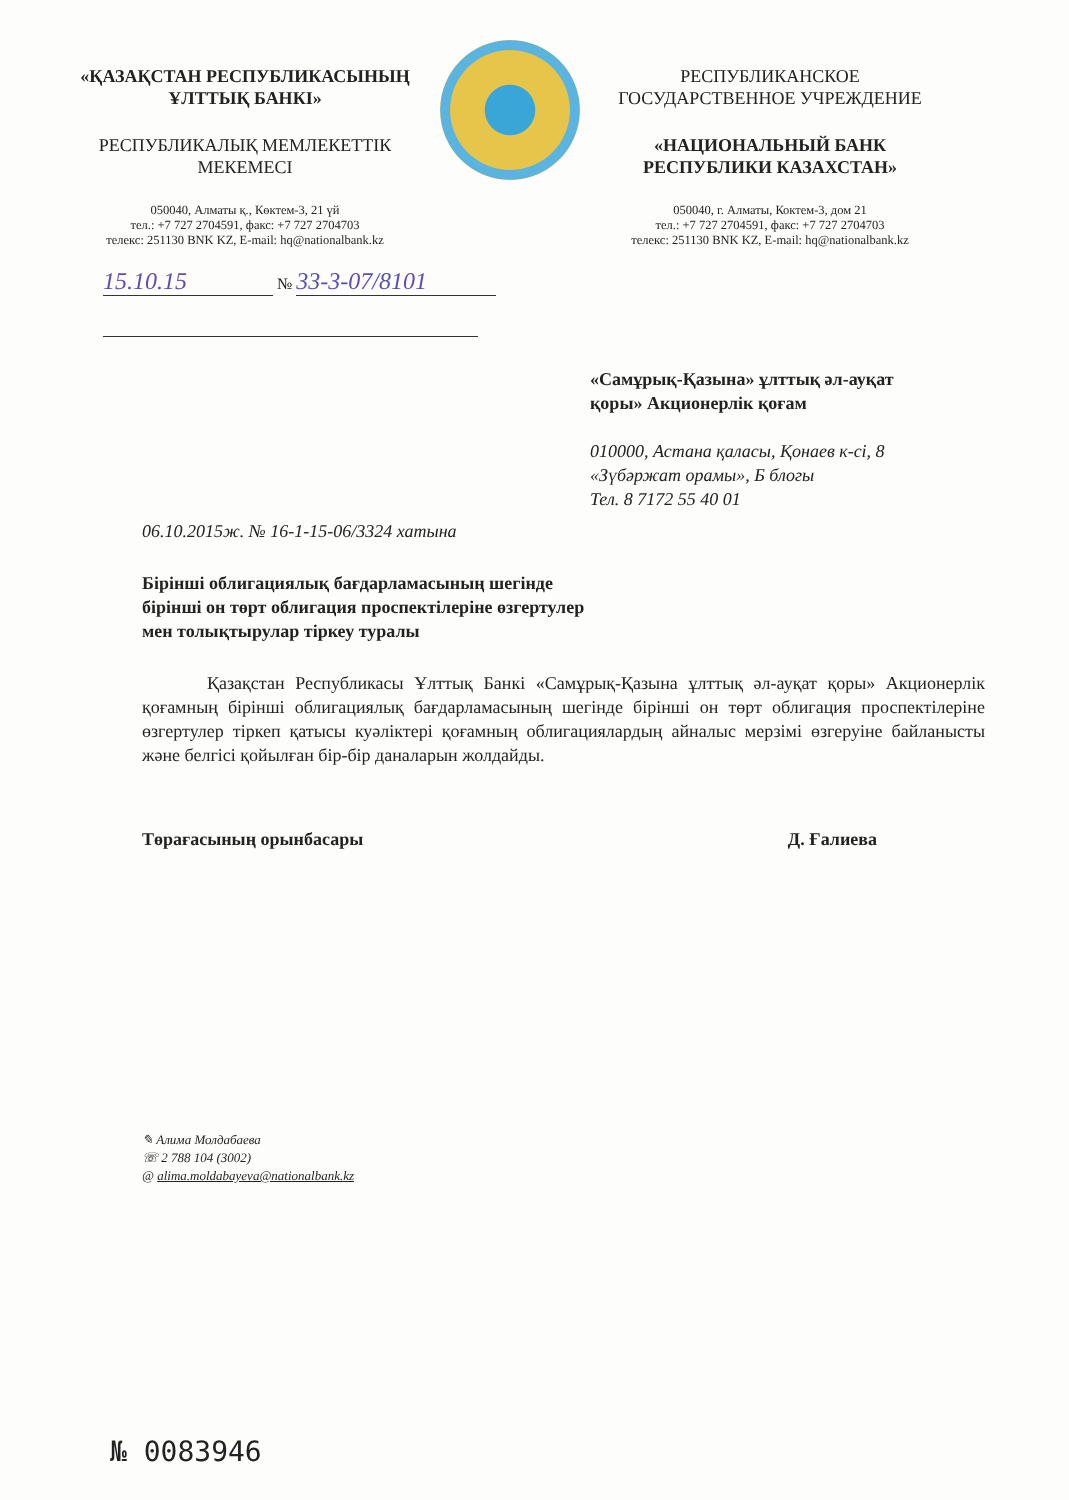«ҚАЗАҚСТАН РЕСПУБЛИКАСЫНЫҢ
ҰЛТТЫҚ БАНКІ»
РЕСПУБЛИКАЛЫҚ МЕМЛЕКЕТТІК
МЕКЕМЕСІ
050040, Алматы қ., Көктем-3, 21 үй
тел.: +7 727 2704591, факс: +7 727 2704703
телекс: 251130 BNK KZ, E-mail: hq@nationalbank.kz
РЕСПУБЛИКАНСКОЕ
ГОСУДАРСТВЕННОЕ УЧРЕЖДЕНИЕ
«НАЦИОНАЛЬНЫЙ БАНК
РЕСПУБЛИКИ КАЗАХСТАН»
050040, г. Алматы, Коктем-3, дом 21
тел.: +7 727 2704591, факс: +7 727 2704703
телекс: 251130 BNK KZ, E-mail: hq@nationalbank.kz
15.10.15 № 33-3-07/8101
«Самұрық-Қазына» ұлттық әл-ауқат
қоры» Акционерлік қоғам
010000, Астана қаласы, Қонаев к-сі, 8
«Зүбәржат орамы», Б блогы
Тел. 8 7172 55 40 01
06.10.2015ж. № 16-1-15-06/3324 хатына
Бірінші облигациялық бағдарламасының шегінде
бірінші он төрт облигация проспектілеріне өзгертулер
мен толықтырулар тіркеу туралы
Қазақстан Республикасы Ұлттық Банкі «Самұрық-Қазына ұлттық әл-ауқат қоры» Акционерлік қоғамның бірінші облигациялық бағдарламасының шегінде бірінші он төрт облигация проспектілеріне өзгертулер тіркеп қатысы куәліктері қоғамның облигациялардың айналыс мерзімі өзгеруіне байланысты және белгісі қойылған бір-бір даналарын жолдайды.
Төрағасының орынбасары Д. Ғалиева
✎ Алима Молдабаева
☏ 2 788 104 (3002)
@ alima.moldabayeva@nationalbank.kz
№ 0083946